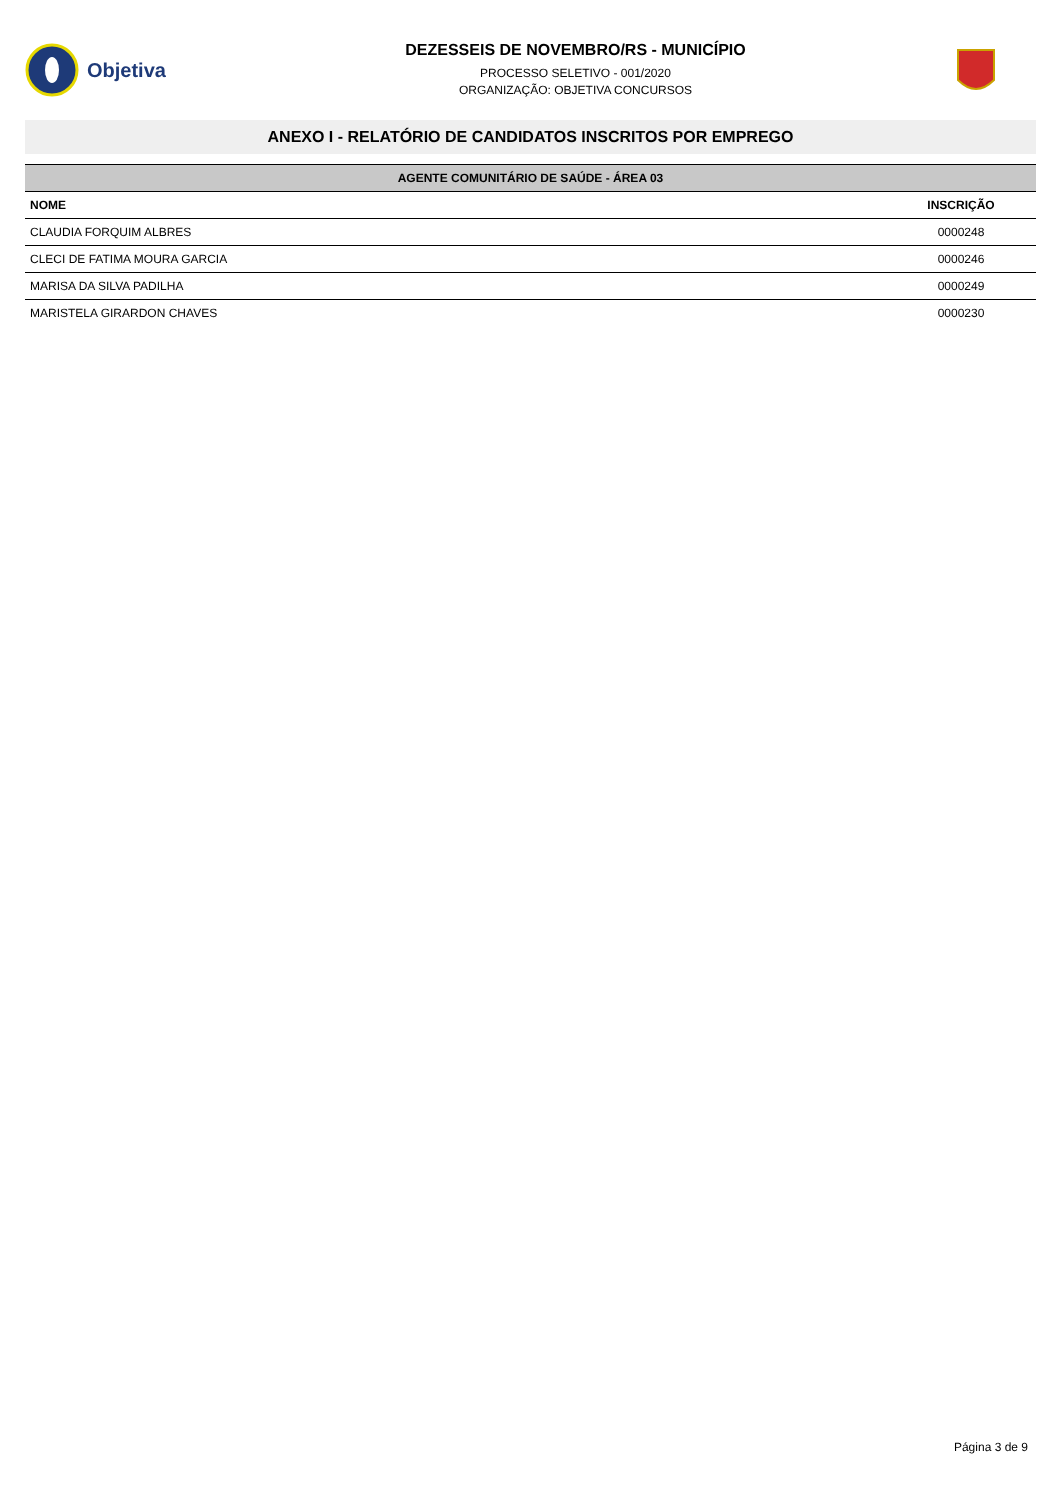Objetiva
DEZESSEIS DE NOVEMBRO/RS - MUNICÍPIO
PROCESSO SELETIVO - 001/2020
ORGANIZAÇÃO: OBJETIVA CONCURSOS
ANEXO I - RELATÓRIO DE CANDIDATOS INSCRITOS POR EMPREGO
| AGENTE COMUNITÁRIO DE SAÚDE - ÁREA 03 | |
| --- | --- |
| NOME | INSCRIÇÃO |
| CLAUDIA FORQUIM ALBRES | 0000248 |
| CLECI DE FATIMA MOURA GARCIA | 0000246 |
| MARISA DA SILVA PADILHA | 0000249 |
| MARISTELA GIRARDON CHAVES | 0000230 |
Página 3 de 9